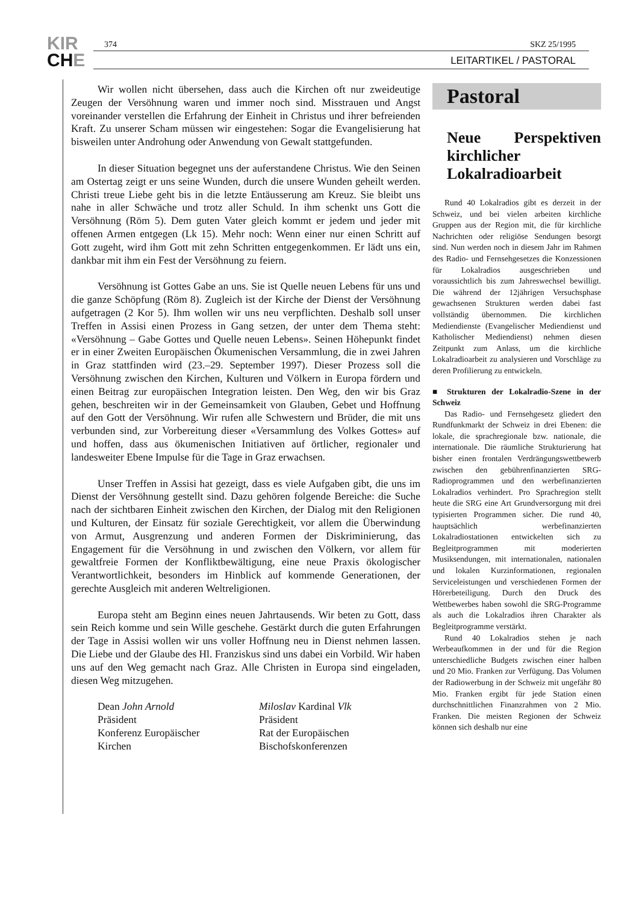KIR
CHE
374 SKZ 25/1995
LEITARTIKEL / PASTORAL
Wir wollen nicht übersehen, dass auch die Kirchen oft nur zweideutige Zeugen der Versöhnung waren und immer noch sind. Misstrauen und Angst voreinander verstellen die Erfahrung der Einheit in Christus und ihrer befreienden Kraft. Zu unserer Scham müssen wir eingestehen: Sogar die Evangelisierung hat bisweilen unter Androhung oder Anwendung von Gewalt stattgefunden.
In dieser Situation begegnet uns der auferstandene Christus. Wie den Seinen am Ostertag zeigt er uns seine Wunden, durch die unsere Wunden geheilt werden. Christi treue Liebe geht bis in die letzte Entäusserung am Kreuz. Sie bleibt uns nahe in aller Schwäche und trotz aller Schuld. In ihm schenkt uns Gott die Versöhnung (Röm 5). Dem guten Vater gleich kommt er jedem und jeder mit offenen Armen entgegen (Lk 15). Mehr noch: Wenn einer nur einen Schritt auf Gott zugeht, wird ihm Gott mit zehn Schritten entgegenkommen. Er lädt uns ein, dankbar mit ihm ein Fest der Versöhnung zu feiern.
Versöhnung ist Gottes Gabe an uns. Sie ist Quelle neuen Lebens für uns und die ganze Schöpfung (Röm 8). Zugleich ist der Kirche der Dienst der Versöhnung aufgetragen (2 Kor 5). Ihm wollen wir uns neu verpflichten. Deshalb soll unser Treffen in Assisi einen Prozess in Gang setzen, der unter dem Thema steht: «Versöhnung – Gabe Gottes und Quelle neuen Lebens». Seinen Höhepunkt findet er in einer Zweiten Europäischen Ökumenischen Versammlung, die in zwei Jahren in Graz stattfinden wird (23.–29. September 1997). Dieser Prozess soll die Versöhnung zwischen den Kirchen, Kulturen und Völkern in Europa fördern und einen Beitrag zur europäischen Integration leisten. Den Weg, den wir bis Graz gehen, beschreiten wir in der Gemeinsamkeit von Glauben, Gebet und Hoffnung auf den Gott der Versöhnung. Wir rufen alle Schwestern und Brüder, die mit uns verbunden sind, zur Vorbereitung dieser «Versammlung des Volkes Gottes» auf und hoffen, dass aus ökumenischen Initiativen auf örtlicher, regionaler und landesweiter Ebene Impulse für die Tage in Graz erwachsen.
Unser Treffen in Assisi hat gezeigt, dass es viele Aufgaben gibt, die uns im Dienst der Versöhnung gestellt sind. Dazu gehören folgende Bereiche: die Suche nach der sichtbaren Einheit zwischen den Kirchen, der Dialog mit den Religionen und Kulturen, der Einsatz für soziale Gerechtigkeit, vor allem die Überwindung von Armut, Ausgrenzung und anderen Formen der Diskriminierung, das Engagement für die Versöhnung in und zwischen den Völkern, vor allem für gewaltfreie Formen der Konfliktbewältigung, eine neue Praxis ökologischer Verantwortlichkeit, besonders im Hinblick auf kommende Generationen, der gerechte Ausgleich mit anderen Weltreligionen.
Europa steht am Beginn eines neuen Jahrtausends. Wir beten zu Gott, dass sein Reich komme und sein Wille geschehe. Gestärkt durch die guten Erfahrungen der Tage in Assisi wollen wir uns voller Hoffnung neu in Dienst nehmen lassen. Die Liebe und der Glaube des Hl. Franziskus sind uns dabei ein Vorbild. Wir haben uns auf den Weg gemacht nach Graz. Alle Christen in Europa sind eingeladen, diesen Weg mitzugehen.
Dean John Arnold
Präsident
Konferenz Europäischer
Kirchen
Miloslav Kardinal Vlk
Präsident
Rat der Europäischen
Bischofskonferenzen
Pastoral
Neue Perspektiven kirchlicher Lokalradioarbeit
Rund 40 Lokalradios gibt es derzeit in der Schweiz, und bei vielen arbeiten kirchliche Gruppen aus der Region mit, die für kirchliche Nachrichten oder religiöse Sendungen besorgt sind. Nun werden noch in diesem Jahr im Rahmen des Radio- und Fernsehgesetzes die Konzessionen für Lokalradios ausgeschrieben und voraussichtlich bis zum Jahreswechsel bewilligt. Die während der 12jährigen Versuchsphase gewachsenen Strukturen werden dabei fast vollständig übernommen. Die kirchlichen Mediendienste (Evangelischer Mediendienst und Katholischer Mediendienst) nehmen diesen Zeitpunkt zum Anlass, um die kirchliche Lokalradioarbeit zu analysieren und Vorschläge zu deren Profilierung zu entwickeln.
■ Strukturen der Lokalradio-Szene in der Schweiz
Das Radio- und Fernsehgesetz gliedert den Rundfunkmarkt der Schweiz in drei Ebenen: die lokale, die sprachregionale bzw. nationale, die internationale. Die räumliche Strukturierung hat bisher einen frontalen Verdrängungswettbewerb zwischen den gebührenfinanzierten SRG-Radioprogrammen und den werbefinanzierten Lokalradios verhindert. Pro Sprachregion stellt heute die SRG eine Art Grundversorgung mit drei typisierten Programmen sicher. Die rund 40, hauptsächlich werbefinanzierten Lokalradiostationen entwickelten sich zu Begleitprogrammen mit moderierten Musiksendungen, mit internationalen, nationalen und lokalen Kurzinformationen, regionalen Serviceleistungen und verschiedenen Formen der Hörerbeteiligung. Durch den Druck des Wettbewerbes haben sowohl die SRG-Programme als auch die Lokalradios ihren Charakter als Begleitprogramme verstärkt.
Rund 40 Lokalradios stehen je nach Werbeaufkommen in der und für die Region unterschiedliche Budgets zwischen einer halben und 20 Mio. Franken zur Verfügung. Das Volumen der Radiowerbung in der Schweiz mit ungefähr 80 Mio. Franken ergibt für jede Station einen durchschnittlichen Finanzrahmen von 2 Mio. Franken. Die meisten Regionen der Schweiz können sich deshalb nur eine